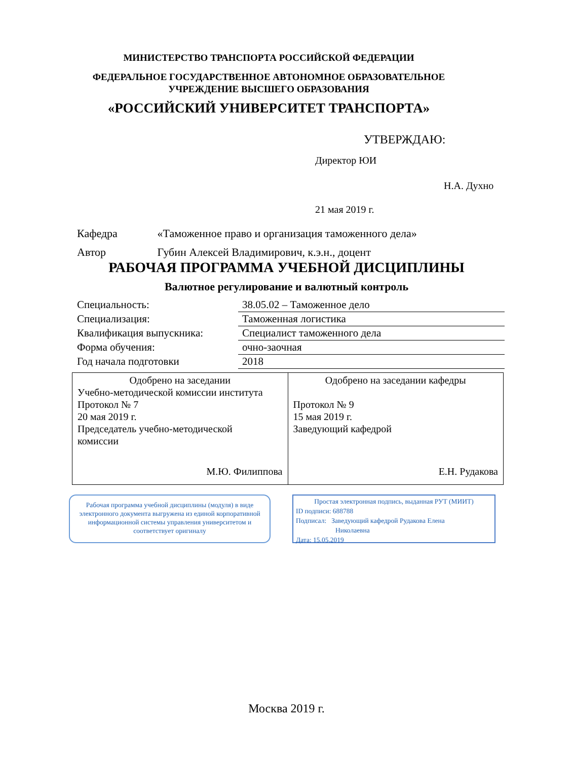МИНИСТЕРСТВО ТРАНСПОРТА РОССИЙСКОЙ ФЕДЕРАЦИИ
ФЕДЕРАЛЬНОЕ ГОСУДАРСТВЕННОЕ АВТОНОМНОЕ ОБРАЗОВАТЕЛЬНОЕ
УЧРЕЖДЕНИЕ ВЫСШЕГО ОБРАЗОВАНИЯ
«РОССИЙСКИЙ УНИВЕРСИТЕТ ТРАНСПОРТА»
УТВЕРЖДАЮ:
Директор ЮИ
Н.А. Духно
21 мая 2019 г.
Кафедра «Таможенное право и организация таможенного дела»
Автор Губин Алексей Владимирович, к.э.н., доцент
РАБОЧАЯ ПРОГРАММА УЧЕБНОЙ ДИСЦИПЛИНЫ
Валютное регулирование и валютный контроль
| Специальность: | 38.05.02 – Таможенное дело |
| Специализация: | Таможенная логистика |
| Квалификация выпускника: | Специалист таможенного дела |
| Форма обучения: | очно-заочная |
| Год начала подготовки | 2018 |
| Одобрено на заседании Учебно-методической комиссии института Протокол № 7 20 мая 2019 г. Председатель учебно-методической комиссии М.Ю. Филиппова | Одобрено на заседании кафедры Протокол № 9 15 мая 2019 г. Заведующий кафедрой Е.Н. Рудакова |
Рабочая программа учебной дисциплины (модуля) в виде электронного документа выгружена из единой корпоративной информационной системы управления университетом и соответствует оригиналу
Простая электронная подпись, выданная РУТ (МИИТ)
ID подписи: 688788
Подписал: Заведующий кафедрой Рудакова Елена
Николаевна
Дата: 15.05.2019
Москва 2019 г.